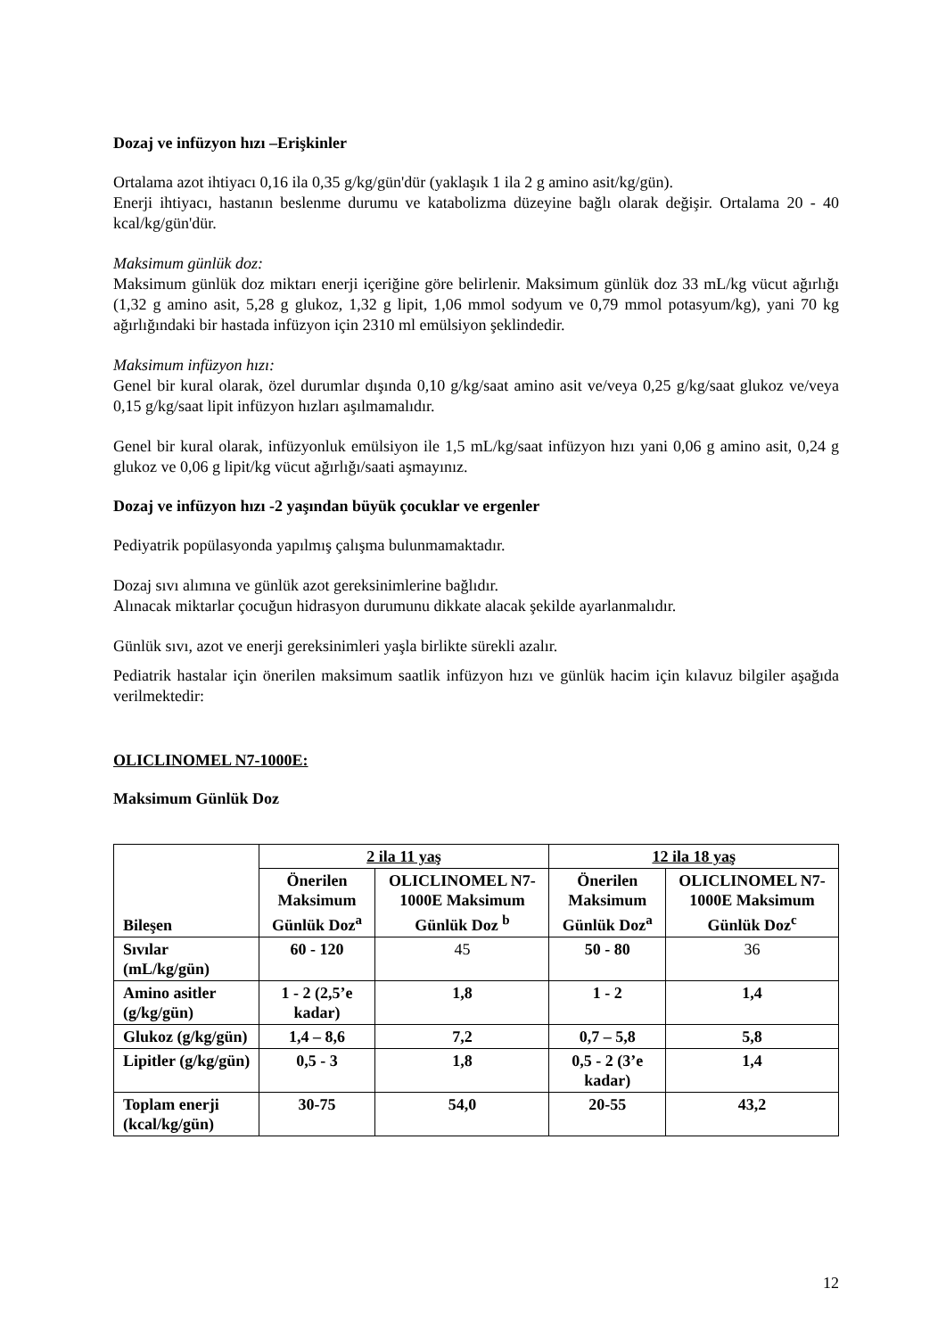Dozaj ve infüzyon hızı –Erişkinler
Ortalama azot ihtiyacı 0,16 ila 0,35 g/kg/gün'dür (yaklaşık 1 ila 2 g amino asit/kg/gün).
Enerji ihtiyacı, hastanın beslenme durumu ve katabolizma düzeyine bağlı olarak değişir. Ortalama 20 - 40 kcal/kg/gün'dür.
Maksimum günlük doz:
Maksimum günlük doz miktarı enerji içeriğine göre belirlenir. Maksimum günlük doz 33 mL/kg vücut ağırlığı (1,32 g amino asit, 5,28 g glukoz, 1,32 g lipit, 1,06 mmol sodyum ve 0,79 mmol potasyum/kg), yani 70 kg ağırlığındaki bir hastada infüzyon için 2310 ml emülsiyon şeklindedir.
Maksimum infüzyon hızı:
Genel bir kural olarak, özel durumlar dışında 0,10 g/kg/saat amino asit ve/veya 0,25 g/kg/saat glukoz ve/veya 0,15 g/kg/saat lipit infüzyon hızları aşılmamalıdır.
Genel bir kural olarak, infüzyonluk emülsiyon ile 1,5 mL/kg/saat infüzyon hızı yani 0,06 g amino asit, 0,24 g glukoz ve 0,06 g lipit/kg vücut ağırlığı/saati aşmayınız.
Dozaj ve infüzyon hızı -2 yaşından büyük çocuklar ve ergenler
Pediyatrik popülasyonda yapılmış çalışma bulunmamaktadır.
Dozaj sıvı alımına ve günlük azot gereksinimlerine bağlıdır.
Alınacak miktarlar çocuğun hidrasyon durumunu dikkate alacak şekilde ayarlanmalıdır.
Günlük sıvı, azot ve enerji gereksinimleri yaşla birlikte sürekli azalır.
Pediatrik hastalar için önerilen maksimum saatlik infüzyon hızı ve günlük hacim için kılavuz bilgiler aşağıda verilmektedir:
OLICLINOMEL N7-1000E:
Maksimum Günlük Doz
| Bileşen | 2 ila 11 yaş | | 12 ila 18 yaş | |
| --- | --- | --- | --- | --- |
| | Önerilen Maksimum Günlük Doz<sup>a</sup> | OLICLINOMEL N7-1000E Maksimum Günlük Doz <sup>b</sup> | Önerilen Maksimum Günlük Doz<sup>a</sup> | OLICLINOMEL N7-1000E Maksimum Günlük Doz<sup>c</sup> |
| Sıvılar (mL/kg/gün) | 60 - 120 | 45 | 50 - 80 | 36 |
| Amino asitler (g/kg/gün) | 1 - 2 (2,5’e kadar) | 1,8 | 1 - 2 | 1,4 |
| Glukoz (g/kg/gün) | 1,4 – 8,6 | 7,2 | 0,7 – 5,8 | 5,8 |
| Lipitler (g/kg/gün) | 0,5 - 3 | 1,8 | 0,5 - 2 (3’e kadar) | 1,4 |
| Toplam enerji (kcal/kg/gün) | 30-75 | 54,0 | 20-55 | 43,2 |
12